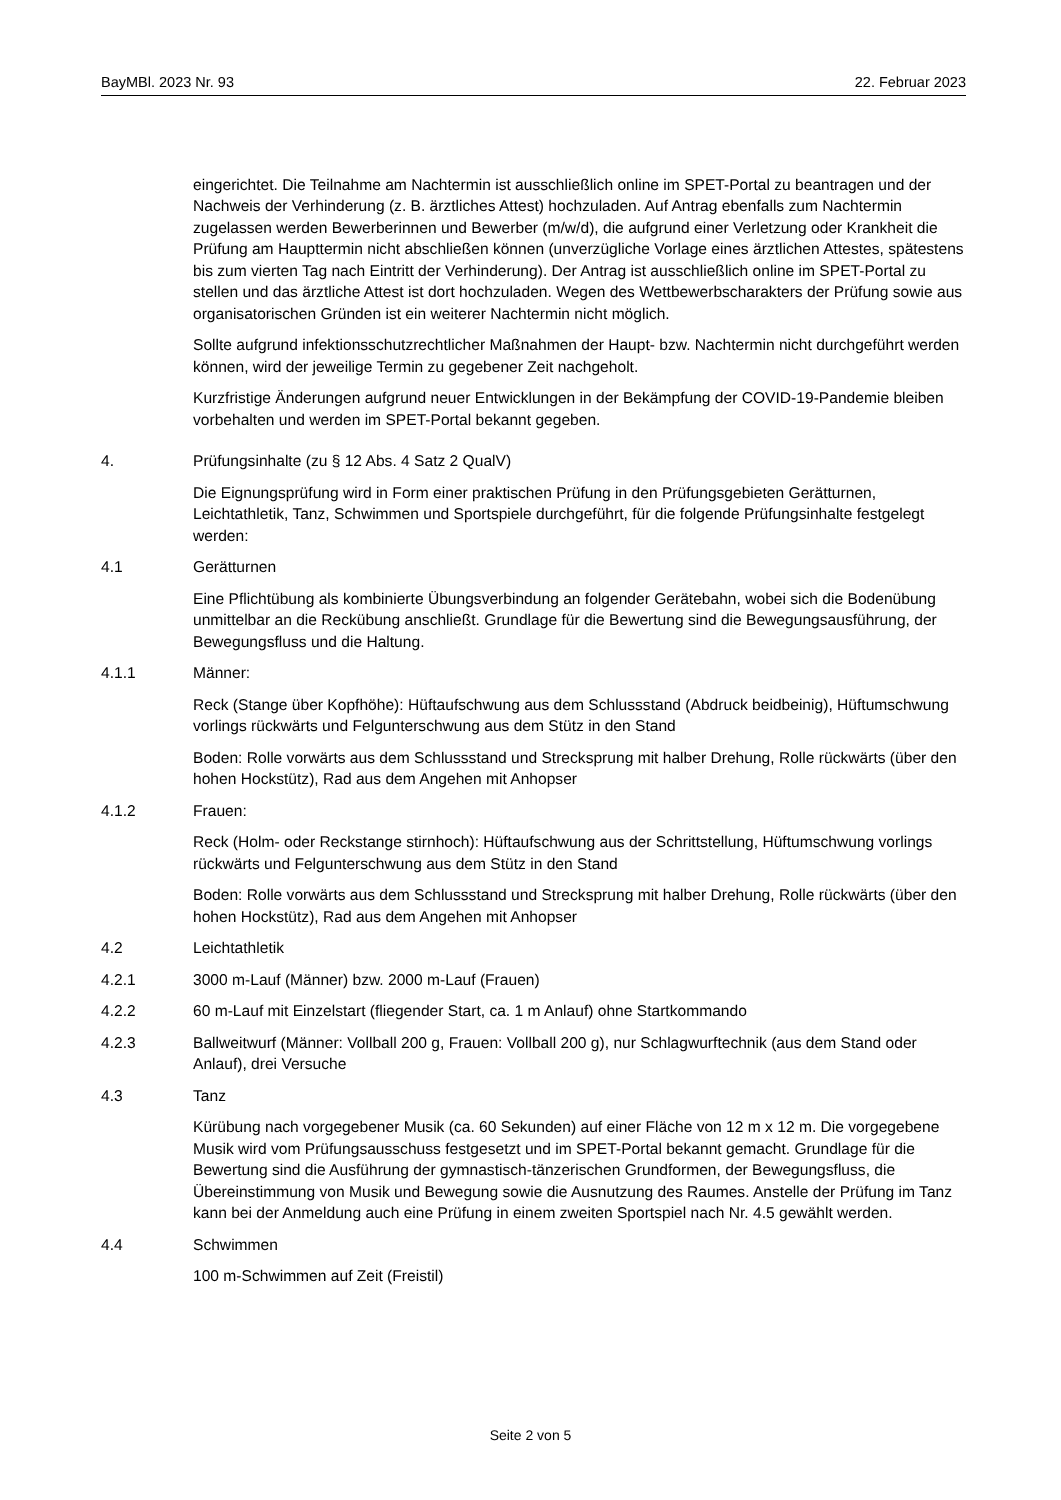BayMBl. 2023 Nr. 93 22. Februar 2023
eingerichtet. Die Teilnahme am Nachtermin ist ausschließlich online im SPET-Portal zu beantragen und der Nachweis der Verhinderung (z. B. ärztliches Attest) hochzuladen. Auf Antrag ebenfalls zum Nachtermin zugelassen werden Bewerberinnen und Bewerber (m/w/d), die aufgrund einer Verletzung oder Krankheit die Prüfung am Haupttermin nicht abschließen können (unverzügliche Vorlage eines ärztlichen Attestes, spätestens bis zum vierten Tag nach Eintritt der Verhinderung). Der Antrag ist ausschließlich online im SPET-Portal zu stellen und das ärztliche Attest ist dort hochzuladen. Wegen des Wettbewerbscharakters der Prüfung sowie aus organisatorischen Gründen ist ein weiterer Nachtermin nicht möglich.
Sollte aufgrund infektionsschutzrechtlicher Maßnahmen der Haupt- bzw. Nachtermin nicht durchgeführt werden können, wird der jeweilige Termin zu gegebener Zeit nachgeholt.
Kurzfristige Änderungen aufgrund neuer Entwicklungen in der Bekämpfung der COVID-19-Pandemie bleiben vorbehalten und werden im SPET-Portal bekannt gegeben.
4. Prüfungsinhalte (zu § 12 Abs. 4 Satz 2 QualV)
Die Eignungsprüfung wird in Form einer praktischen Prüfung in den Prüfungsgebieten Gerätturnen, Leichtathletik, Tanz, Schwimmen und Sportspiele durchgeführt, für die folgende Prüfungsinhalte festgelegt werden:
4.1 Gerätturnen
Eine Pflichtübung als kombinierte Übungsverbindung an folgender Gerätebahn, wobei sich die Bodenübung unmittelbar an die Reckübung anschließt. Grundlage für die Bewertung sind die Bewegungsausführung, der Bewegungsfluss und die Haltung.
4.1.1 Männer:
Reck (Stange über Kopfhöhe): Hüftaufschwung aus dem Schlussstand (Abdruck beidbeinig), Hüftumschwung vorlings rückwärts und Felgunterschwung aus dem Stütz in den Stand
Boden: Rolle vorwärts aus dem Schlussstand und Strecksprung mit halber Drehung, Rolle rückwärts (über den hohen Hockstütz), Rad aus dem Angehen mit Anhopser
4.1.2 Frauen:
Reck (Holm- oder Reckstange stirnhoch): Hüftaufschwung aus der Schrittstellung, Hüftumschwung vorlings rückwärts und Felgunterschwung aus dem Stütz in den Stand
Boden: Rolle vorwärts aus dem Schlussstand und Strecksprung mit halber Drehung, Rolle rückwärts (über den hohen Hockstütz), Rad aus dem Angehen mit Anhopser
4.2 Leichtathletik
4.2.1 3000 m-Lauf (Männer) bzw. 2000 m-Lauf (Frauen)
4.2.2 60 m-Lauf mit Einzelstart (fliegender Start, ca. 1 m Anlauf) ohne Startkommando
4.2.3 Ballweitwurf (Männer: Vollball 200 g, Frauen: Vollball 200 g), nur Schlagwurftechnik (aus dem Stand oder Anlauf), drei Versuche
4.3 Tanz
Kürübung nach vorgegebener Musik (ca. 60 Sekunden) auf einer Fläche von 12 m x 12 m. Die vorgegebene Musik wird vom Prüfungsausschuss festgesetzt und im SPET-Portal bekannt gemacht. Grundlage für die Bewertung sind die Ausführung der gymnastisch-tänzerischen Grundformen, der Bewegungsfluss, die Übereinstimmung von Musik und Bewegung sowie die Ausnutzung des Raumes. Anstelle der Prüfung im Tanz kann bei der Anmeldung auch eine Prüfung in einem zweiten Sportspiel nach Nr. 4.5 gewählt werden.
4.4 Schwimmen
100 m-Schwimmen auf Zeit (Freistil)
Seite 2 von 5